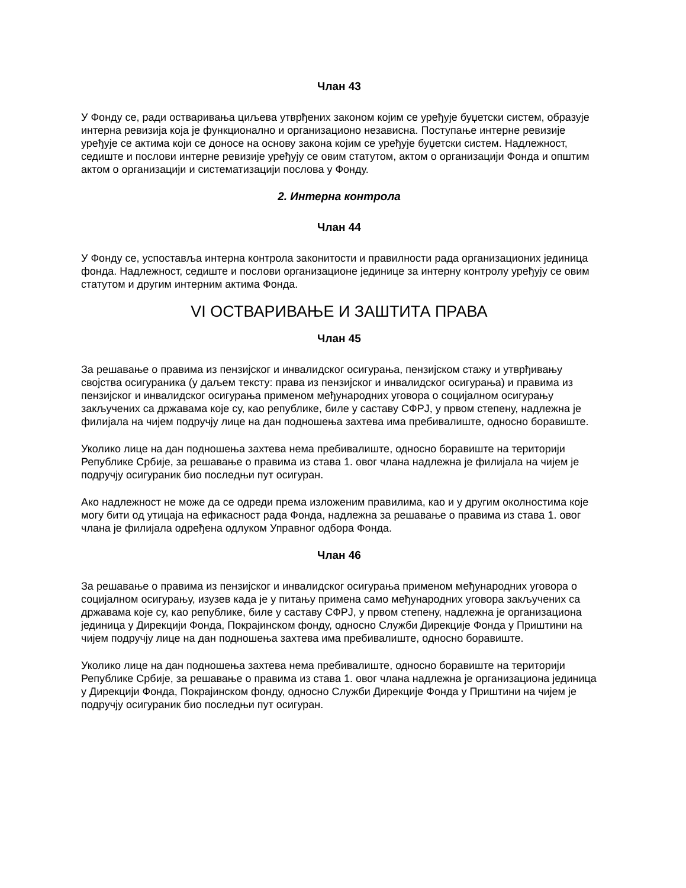Члан 43
У Фонду се, ради остваривања циљева утврђених законом којим се уређује буџетски систем, образује интерна ревизија која је функционално и организационо независна. Поступање интерне ревизије уређује се актима који се доносе на основу закона којим се уређује буџетски систем. Надлежност, седиште и послови интерне ревизије уређују се овим статутом, актом о организацији Фонда и општим актом о организацији и систематизацији послова у Фонду.
2. Интерна контрола
Члан 44
У Фонду се, успоставља интерна контрола законитости и правилности рада организационих јединица фонда. Надлежност, седиште и послови организационе јединице за интерну контролу уређују се овим статутом и другим интерним актима Фонда.
VI ОСТВАРИВАЊЕ И ЗАШТИТА ПРАВА
Члан 45
За решавање о правима из пензијског и инвалидског осигурања, пензијском стажу и утврђивању својства осигураника (у даљем тексту: права из пензијског и инвалидског осигурања) и правима из пензијског и инвалидског осигурања применом међународних уговора о социјалном осигурању закључених са државама које су, као републике, биле у саставу СФРЈ, у првом степену, надлежна је филијала на чијем подручју лице на дан подношења захтева има пребивалиште, односно боравиште.
Уколико лице на дан подношења захтева нема пребивалиште, односно боравиште на територији Републике Србије, за решавање о правима из става 1. овог члана надлежна је филијала на чијем је подручју осигураник био последњи пут осигуран.
Ако надлежност не може да се одреди према изложеним правилима, као и у другим околностима које могу бити од утицаја на ефикасност рада Фонда, надлежна за решавање о правима из става 1. овог члана је филијала одређена одлуком Управног одбора Фонда.
Члан 46
За решавање о правима из пензијског и инвалидског осигурања применом међународних уговора о социјалном осигурању, изузев када је у питању примена само међународних уговора закључених са државама које су, као републике, биле у саставу СФРЈ, у првом степену, надлежна је организациона јединица у Дирекцији Фонда, Покрајинском фонду, односно Служби Дирекције Фонда у Приштини на чијем подручју лице на дан подношења захтева има пребивалиште, односно боравиште.
Уколико лице на дан подношења захтева нема пребивалиште, односно боравиште на територији Републике Србије, за решавање о правима из става 1. овог члана надлежна је организациона јединица у Дирекцији Фонда, Покрајинском фонду, односно Служби Дирекције Фонда у Приштини на чијем је подручју осигураник био последњи пут осигуран.